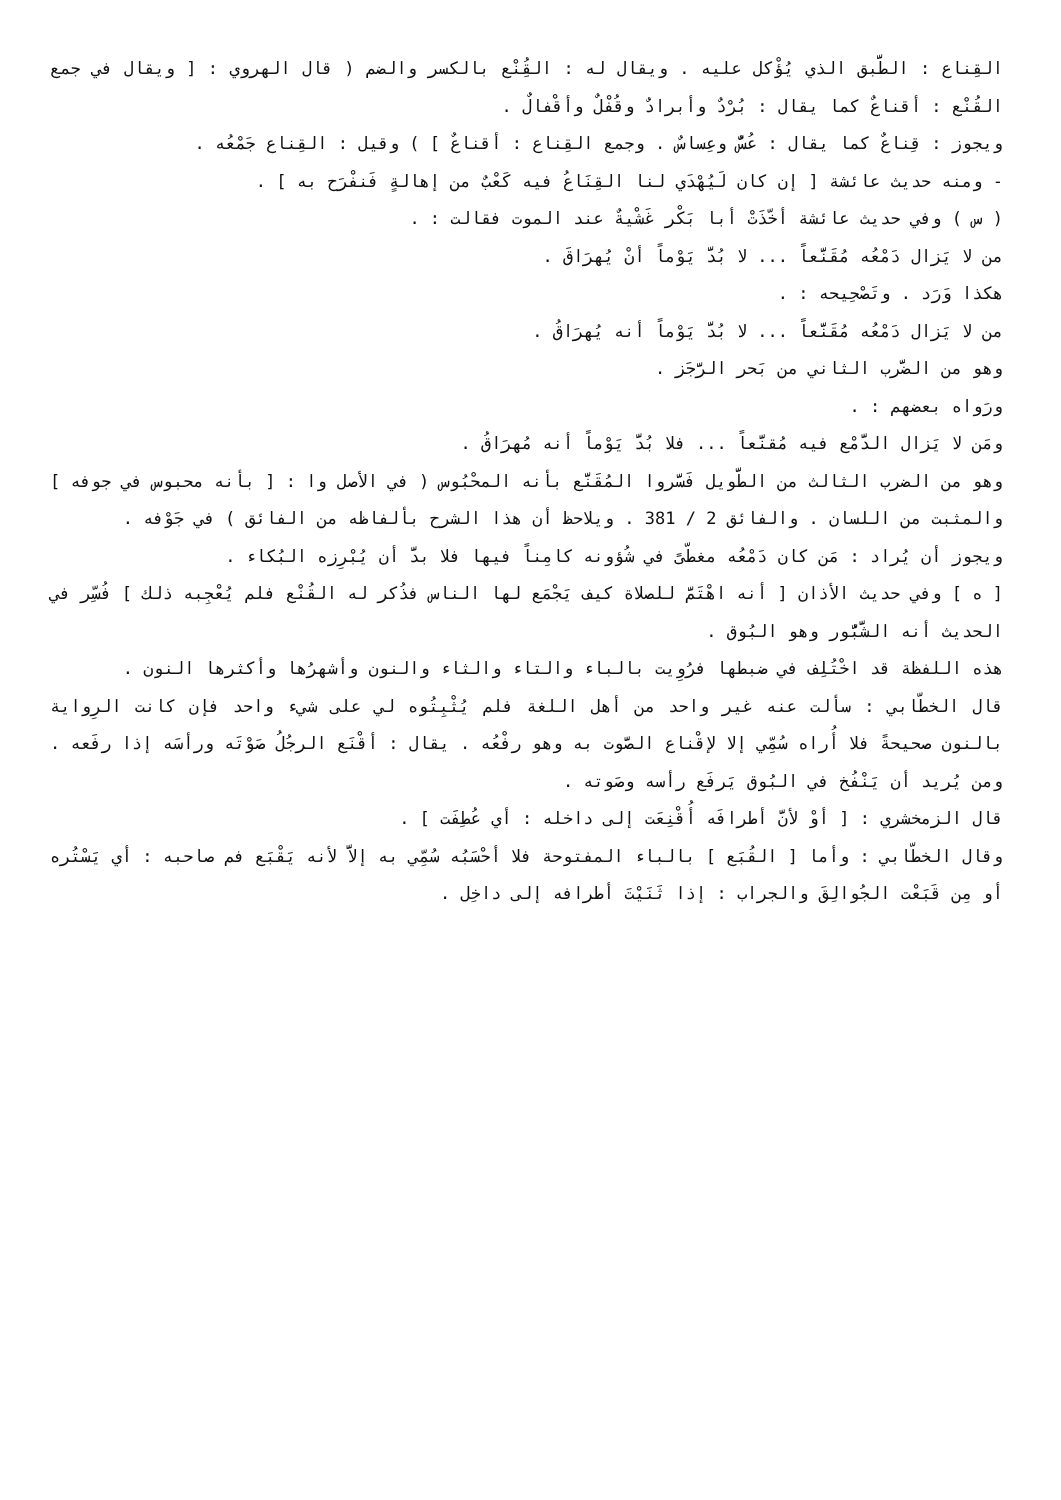القِناع : الطَّبق الذي يُؤْكل عليه . ويقال له : القُِنْع بالكسر والضم ( قال الهروي : [ ويقال في جمع القُنْع : أقناعٌ كما يقال : بُرْدٌ وأبرادٌ وقُفْلٌ وأقْفالٌ .
ويجوز : قِناعٌ كما يقال : عُسٌّ وعِساسٌ . وجمع القِناع : أقناعٌ ] ) وقيل : القِناع جَمْعُه .
- ومنه حديث عائشة [ إن كان لَيُهْدَي لنا القِنَاعُ فيه كَعْبٌ من إهالةٍ فَنفْرَح به ] .
( س ) وفي حديث عائشة أخّذَتْ أبا بَكْر غَشْيةٌ عند الموت فقالت : .
من لا يَزال دَمْعُه مُقَنَّعاً ... لا بُدَّ يَوْماً أنْ يُهرَاقَ .
هكذا وَرَد . وتَصْحِيحه : .
من لا يَزال دَمْعُه مُقَنَّعاً ... لا بُدَّ يَوْماً أنه يُهرَاقُ .
وهو من الضَّرب الثاني من بَحر الرَّجَز .
ورَواه بعضهم : .
ومَن لا يَزال الدَّمْع فيه مُقنَّعاً ... فلا بُدَّ يَوْماً أنه مُهرَاقُ .
وهو من الضرب الثالث من الطَّويل فَسَّروا المُقَنَّع بأنه المحْبُوس ( في الأصل وا : [ بأنه محبوس في جوفه ] والمثبت من اللسان . والفائق 2 / 381 . ويلاحظ أن هذا الشرح بألفاظه من الفائق ) في جَوْفه .
ويجوز أن يُراد : مَن كان دَمْعُه مغطّىً في شُؤونه كامِناً فيها فلا بدَّ أن يُبْرِزه البُكاء .
[ ه ] وفي حديث الأذان [ أنه اهْتَمَّ للصلاة كيف يَجْمَع لها الناس فذُكر له القُنْع فلم يُعْجِبه ذلك ] فُسِّر في الحديث أنه الشَّبُّور وهو البُوق .
هذه اللفظة قد اخْتُلِف في ضبطها فرُوِيت بالباء والتاء والثاء والنون وأشهرُها وأكثرها النون .
قال الخطّابي : سألت عنه غير واحد من أهل اللغة فلم يُثْبِتُوه لي على شيء واحد فإن كانت الرِواية بالنون صحيحةً فلا أُراه سُمِّي إلا لإقْناع الصَّوت به وهو رفْعُه . يقال : أقْنَع الرجُلُ صَوْتَه ورأسَه إذا رفَعه . ومن يُريد أن يَنْفُخ في البُوق يَرفَع رأسه وصَوته .
قال الزمخشري : [ أوْ لأنَّ أطرافَه أُقْنِعَت إلى داخله : أي عُطِفَت ] .
وقال الخطّابي : وأما [ القُبَع ] بالباء المفتوحة فلا أحْسَبُه سُمِّي به إلاَّ لأنه يَقْبَع فم صاحبه : أي يَسْتُره أو مِن قَبَعْت الجُوالِقَ والجراب : إذا ثَنَيْتَ أطرافه إلى داخِل .